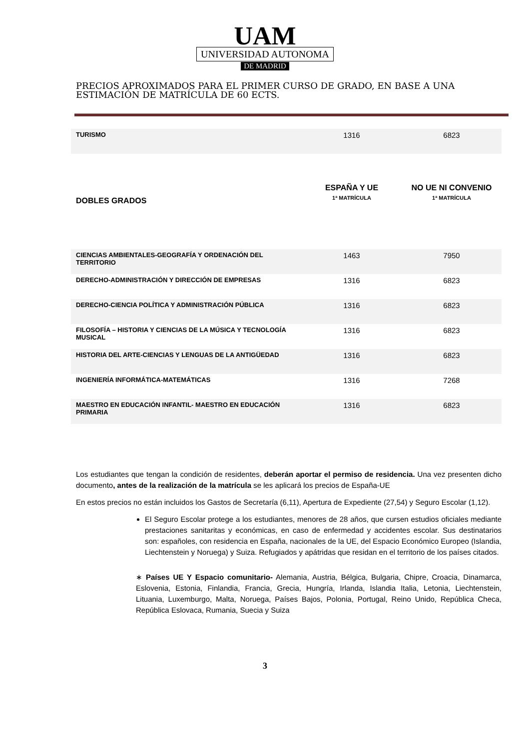UAM
UNIVERSIDAD AUTONOMA
DE MADRID
PRECIOS APROXIMADOS PARA EL PRIMER CURSO DE GRADO, EN BASE A UNA ESTIMACIÓN DE MATRÍCULA DE 60 ECTS.
| TURISMO | 1316 | 6823 |
| | ESPAÑA Y UE | NO UE NI CONVENIO |
| DOBLES GRADOS | 1ª MATRÍCULA | 1ª MATRÍCULA |
| CIENCIAS AMBIENTALES-GEOGRAFÍA Y ORDENACIÓN DEL TERRITORIO | 1463 | 7950 |
| DERECHO-ADMINISTRACIÓN Y DIRECCIÓN DE EMPRESAS | 1316 | 6823 |
| DERECHO-CIENCIA POLÍTICA Y ADMINISTRACIÓN PÚBLICA | 1316 | 6823 |
| FILOSOFÍA – HISTORIA Y CIENCIAS DE LA MÚSICA Y TECNOLOGÍA MUSICAL | 1316 | 6823 |
| HISTORIA DEL ARTE-CIENCIAS Y LENGUAS DE LA ANTIGÜEDAD | 1316 | 6823 |
| INGENIERÍA INFORMÁTICA-MATEMÁTICAS | 1316 | 7268 |
| MAESTRO EN EDUCACIÓN INFANTIL- MAESTRO EN EDUCACIÓN PRIMARIA | 1316 | 6823 |
Los estudiantes que tengan la condición de residentes, deberán aportar el permiso de residencia. Una vez presenten dicho documento, antes de la realización de la matrícula se les aplicará los precios de España-UE
En estos precios no están incluidos los Gastos de Secretaría (6,11), Apertura de Expediente (27,54) y Seguro Escolar (1,12).
El Seguro Escolar protege a los estudiantes, menores de 28 años, que cursen estudios oficiales mediante prestaciones sanitaritas y económicas, en caso de enfermedad y accidentes escolar. Sus destinatarios son: españoles, con residencia en España, nacionales de la UE, del Espacio Económico Europeo (Islandia, Liechtenstein y Noruega) y Suiza. Refugiados y apátridas que residan en el territorio de los países citados.
∗ Países UE Y Espacio comunitario- Alemania, Austria, Bélgica, Bulgaria, Chipre, Croacia, Dinamarca, Eslovenia, Estonia, Finlandia, Francia, Grecia, Hungría, Irlanda, Islandia Italia, Letonia, Liechtenstein, Lituania, Luxemburgo, Malta, Noruega, Países Bajos, Polonia, Portugal, Reino Unido, República Checa, República Eslovaca, Rumania, Suecia y Suiza
3